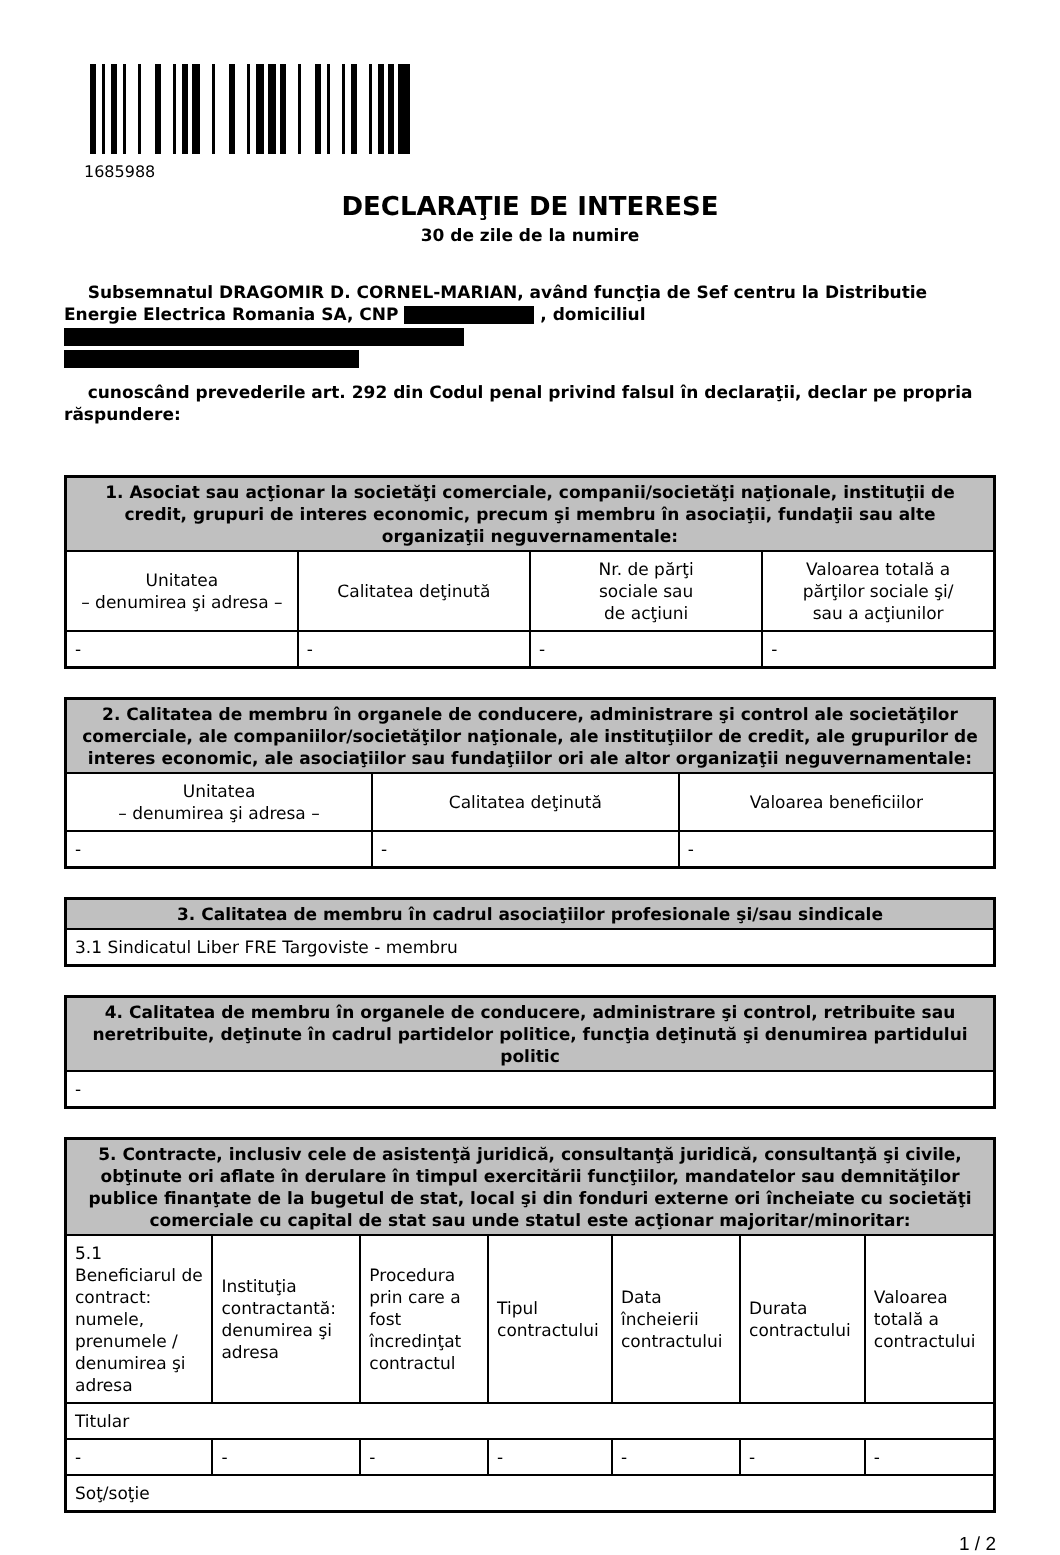1685988
DECLARAŢIE DE INTERESE
30 de zile de la numire
Subsemnatul DRAGOMIR D. CORNEL-MARIAN, având funcţia de Sef centru la Distributie Energie Electrica Romania SA, CNP , domiciliul
cunoscând prevederile art. 292 din Codul penal privind falsul în declaraţii, declar pe propria răspundere:
| 1. Asociat sau acţionar la societăţi comerciale, companii/societăţi naţionale, instituţii de credit, grupuri de interes economic, precum şi membru în asociaţii, fundaţii sau alte organizaţii neguvernamentale: | | | |
| --- | --- | --- | --- |
| Unitatea – denumirea şi adresa – | Calitatea deţinută | Nr. de părţi sociale sau de acţiuni | Valoarea totală a părţilor sociale şi/ sau a acţiunilor |
| - | - | - | - |
| 2. Calitatea de membru în organele de conducere, administrare şi control ale societăţilor comerciale, ale companiilor/societăţilor naţionale, ale instituţiilor de credit, ale grupurilor de interes economic, ale asociaţiilor sau fundaţiilor ori ale altor organizaţii neguvernamentale: | | |
| --- | --- | --- |
| Unitatea – denumirea şi adresa – | Calitatea deţinută | Valoarea beneficiilor |
| - | - | - |
| 3. Calitatea de membru în cadrul asociaţiilor profesionale şi/sau sindicale |
| --- |
| 3.1 Sindicatul Liber FRE Targoviste - membru |
| 4. Calitatea de membru în organele de conducere, administrare şi control, retribuite sau neretribuite, deţinute în cadrul partidelor politice, funcţia deţinută şi denumirea partidului politic |
| --- |
| - |
| 5. Contracte, inclusiv cele de asistenţă juridică, consultanţă juridică, consultanţă şi civile, obţinute ori aflate în derulare în timpul exercitării funcţiilor, mandatelor sau demnităţilor publice finanţate de la bugetul de stat, local şi din fonduri externe ori încheiate cu societăţi comerciale cu capital de stat sau unde statul este acţionar majoritar/minoritar: | | | | | | |
| --- | --- | --- | --- | --- | --- | --- |
| 5.1 Beneficiarul de contract: numele, prenumele / denumirea şi adresa | Instituţia contractantă: denumirea şi adresa | Procedura prin care a fost încredinţat contractul | Tipul contractului | Data încheierii contractului | Durata contractului | Valoarea totală a contractului |
| Titular | | | | | | |
| - | - | - | - | - | - | - |
| Soţ/soţie | | | | | | |
1 / 2